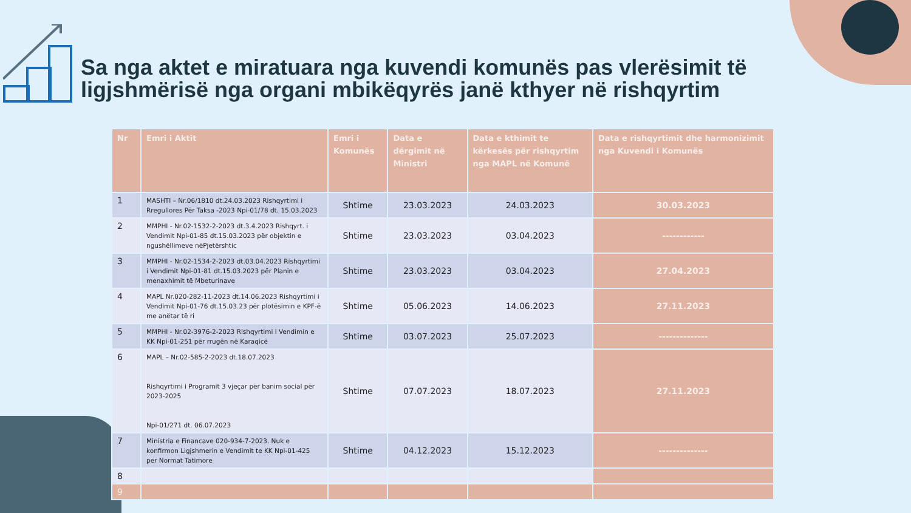Sa nga aktet e miratuara nga kuvendi komunës pas vlerësimit të ligjshmërisë nga organi mbikëqyrës janë kthyer në rishqyrtim
| Nr | Emri i Aktit | Emri i Komunës | Data e dërgimit në Ministri | Data e kthimit te kërkesës për rishqyrtim nga MAPL në Komunë | Data e rishqyrtimit dhe harmonizimit nga Kuvendi i Komunës |
| --- | --- | --- | --- | --- | --- |
| 1 | MASHTI – Nr.06/1810 dt.24.03.2023 Rishqyrtimi i Rregullores Për Taksa -2023 Npi-01/78 dt. 15.03.2023 | Shtime | 23.03.2023 | 24.03.2023 | 30.03.2023 |
| 2 | MMPHI - Nr.02-1532-2-2023 dt.3.4.2023 Rishqyrt. i Vendimit Npi-01-85 dt.15.03.2023 për objektin e ngushëllimeve nëPjetërshtic | Shtime | 23.03.2023 | 03.04.2023 | ------------ |
| 3 | MMPHI - Nr.02-1534-2-2023 dt.03.04.2023 Rishqyrtimi i Vendimit Npi-01-81 dt.15.03.2023 për Planin e menaxhimit të Mbeturinave | Shtime | 23.03.2023 | 03.04.2023 | 27.04.2023 |
| 4 | MAPL Nr.020-282-11-2023 dt.14.06.2023 Rishqyrtimi i Vendimit Npi-01-76 dt.15.03.23 për plotësimin e KPF-ë me anëtar të ri | Shtime | 05.06.2023 | 14.06.2023 | 27.11.2023 |
| 5 | MMPHI - Nr.02-3976-2-2023 Rishqyrtimi i Vendimin e KK Npi-01-251 për rrugën në Karaqicë | Shtime | 03.07.2023 | 25.07.2023 | -------------- |
| 6 | MAPL – Nr.02-585-2-2023 dt.18.07.2023 Rishqyrtimi i Programit 3 vjeçar për banim social për 2023-2025 Npi-01/271 dt. 06.07.2023 | Shtime | 07.07.2023 | 18.07.2023 | 27.11.2023 |
| 7 | Ministria e Financave 020-934-7-2023. Nuk e konfirmon Ligjshmerin e Vendimit te KK Npi-01-425 per Normat Tatimore | Shtime | 04.12.2023 | 15.12.2023 | -------------- |
| 8 | | | | | |
| 9 | | | | | |